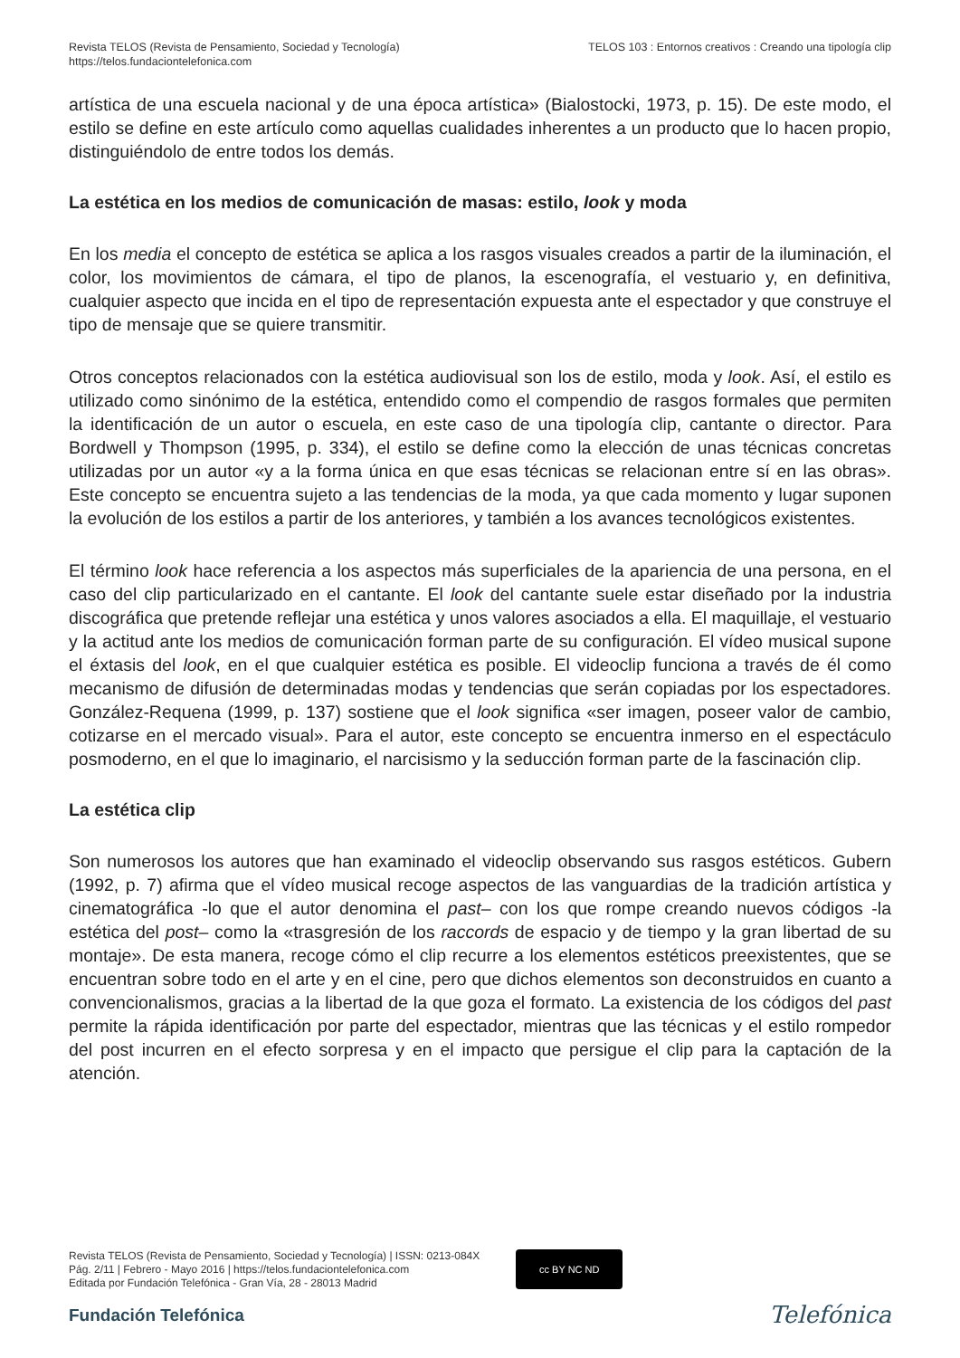Revista TELOS (Revista de Pensamiento, Sociedad y Tecnología)
https://telos.fundaciontelefonica.com
TELOS 103 : Entornos creativos : Creando una tipología clip
artística de una escuela nacional y de una época artística» (Bialostocki, 1973, p. 15). De este modo, el estilo se define en este artículo como aquellas cualidades inherentes a un producto que lo hacen propio, distinguiéndolo de entre todos los demás.
La estética en los medios de comunicación de masas: estilo, look y moda
En los media el concepto de estética se aplica a los rasgos visuales creados a partir de la iluminación, el color, los movimientos de cámara, el tipo de planos, la escenografía, el vestuario y, en definitiva, cualquier aspecto que incida en el tipo de representación expuesta ante el espectador y que construye el tipo de mensaje que se quiere transmitir.
Otros conceptos relacionados con la estética audiovisual son los de estilo, moda y look. Así, el estilo es utilizado como sinónimo de la estética, entendido como el compendio de rasgos formales que permiten la identificación de un autor o escuela, en este caso de una tipología clip, cantante o director. Para Bordwell y Thompson (1995, p. 334), el estilo se define como la elección de unas técnicas concretas utilizadas por un autor «y a la forma única en que esas técnicas se relacionan entre sí en las obras». Este concepto se encuentra sujeto a las tendencias de la moda, ya que cada momento y lugar suponen la evolución de los estilos a partir de los anteriores, y también a los avances tecnológicos existentes.
El término look hace referencia a los aspectos más superficiales de la apariencia de una persona, en el caso del clip particularizado en el cantante. El look del cantante suele estar diseñado por la industria discográfica que pretende reflejar una estética y unos valores asociados a ella. El maquillaje, el vestuario y la actitud ante los medios de comunicación forman parte de su configuración. El vídeo musical supone el éxtasis del look, en el que cualquier estética es posible. El videoclip funciona a través de él como mecanismo de difusión de determinadas modas y tendencias que serán copiadas por los espectadores. González-Requena (1999, p. 137) sostiene que el look significa «ser imagen, poseer valor de cambio, cotizarse en el mercado visual». Para el autor, este concepto se encuentra inmerso en el espectáculo posmoderno, en el que lo imaginario, el narcisismo y la seducción forman parte de la fascinación clip.
La estética clip
Son numerosos los autores que han examinado el videoclip observando sus rasgos estéticos. Gubern (1992, p. 7) afirma que el vídeo musical recoge aspectos de las vanguardias de la tradición artística y cinematográfica -lo que el autor denomina el past– con los que rompe creando nuevos códigos -la estética del post– como la «trasgresión de los raccords de espacio y de tiempo y la gran libertad de su montaje». De esta manera, recoge cómo el clip recurre a los elementos estéticos preexistentes, que se encuentran sobre todo en el arte y en el cine, pero que dichos elementos son deconstruidos en cuanto a convencionalismos, gracias a la libertad de la que goza el formato. La existencia de los códigos del past permite la rápida identificación por parte del espectador, mientras que las técnicas y el estilo rompedor del post incurren en el efecto sorpresa y en el impacto que persigue el clip para la captación de la atención.
Revista TELOS (Revista de Pensamiento, Sociedad y Tecnología) | ISSN: 0213-084X
Pág. 2/11 | Febrero - Mayo 2016 | https://telos.fundaciontelefonica.com
Editada por Fundación Telefónica - Gran Vía, 28 - 28013 Madrid
cc BY NC ND
Fundación Telefónica Telefónica